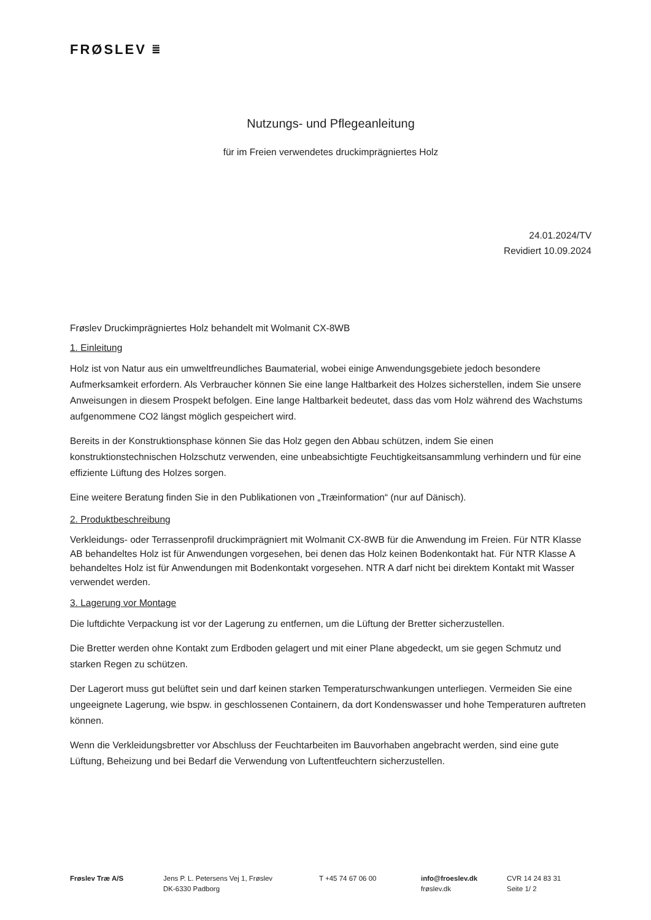FRØSLEV ⩸
Nutzungs- und Pflegeanleitung
für im Freien verwendetes druckimprägniertes Holz
24.01.2024/TV
Revidiert 10.09.2024
Frøslev Druckimprägniertes Holz behandelt mit Wolmanit CX-8WB
1. Einleitung
Holz ist von Natur aus ein umweltfreundliches Baumaterial, wobei einige Anwendungsgebiete jedoch besondere Aufmerksamkeit erfordern. Als Verbraucher können Sie eine lange Haltbarkeit des Holzes sicherstellen, indem Sie unsere Anweisungen in diesem Prospekt befolgen. Eine lange Haltbarkeit bedeutet, dass das vom Holz während des Wachstums aufgenommene CO2 längst möglich gespeichert wird.
Bereits in der Konstruktionsphase können Sie das Holz gegen den Abbau schützen, indem Sie einen konstruktionstechnischen Holzschutz verwenden, eine unbeabsichtigte Feuchtigkeitsansammlung verhindern und für eine effiziente Lüftung des Holzes sorgen.
Eine weitere Beratung finden Sie in den Publikationen von „Træinformation“ (nur auf Dänisch).
2. Produktbeschreibung
Verkleidungs- oder Terrassenprofil druckimprägniert mit Wolmanit CX-8WB für die Anwendung im Freien. Für NTR Klasse AB behandeltes Holz ist für Anwendungen vorgesehen, bei denen das Holz keinen Bodenkontakt hat. Für NTR Klasse A behandeltes Holz ist für Anwendungen mit Bodenkontakt vorgesehen. NTR A darf nicht bei direktem Kontakt mit Wasser verwendet werden.
3. Lagerung vor Montage
Die luftdichte Verpackung ist vor der Lagerung zu entfernen, um die Lüftung der Bretter sicherzustellen.
Die Bretter werden ohne Kontakt zum Erdboden gelagert und mit einer Plane abgedeckt, um sie gegen Schmutz und starken Regen zu schützen.
Der Lagerort muss gut belüftet sein und darf keinen starken Temperaturschwankungen unterliegen. Vermeiden Sie eine ungeeignete Lagerung, wie bspw. in geschlossenen Containern, da dort Kondenswasser und hohe Temperaturen auftreten können.
Wenn die Verkleidungsbretter vor Abschluss der Feuchtarbeiten im Bauvorhaben angebracht werden, sind eine gute Lüftung, Beheizung und bei Bedarf die Verwendung von Luftentfeuchtern sicherzustellen.
Frøslev Træ A/S Jens P. L. Petersens Vej 1, Frøslev
DK-6330 Padborg
T +45 74 67 06 00 info@froeslev.dk
frøslev.dk
CVR 14 24 83 31
Seite 1/ 2